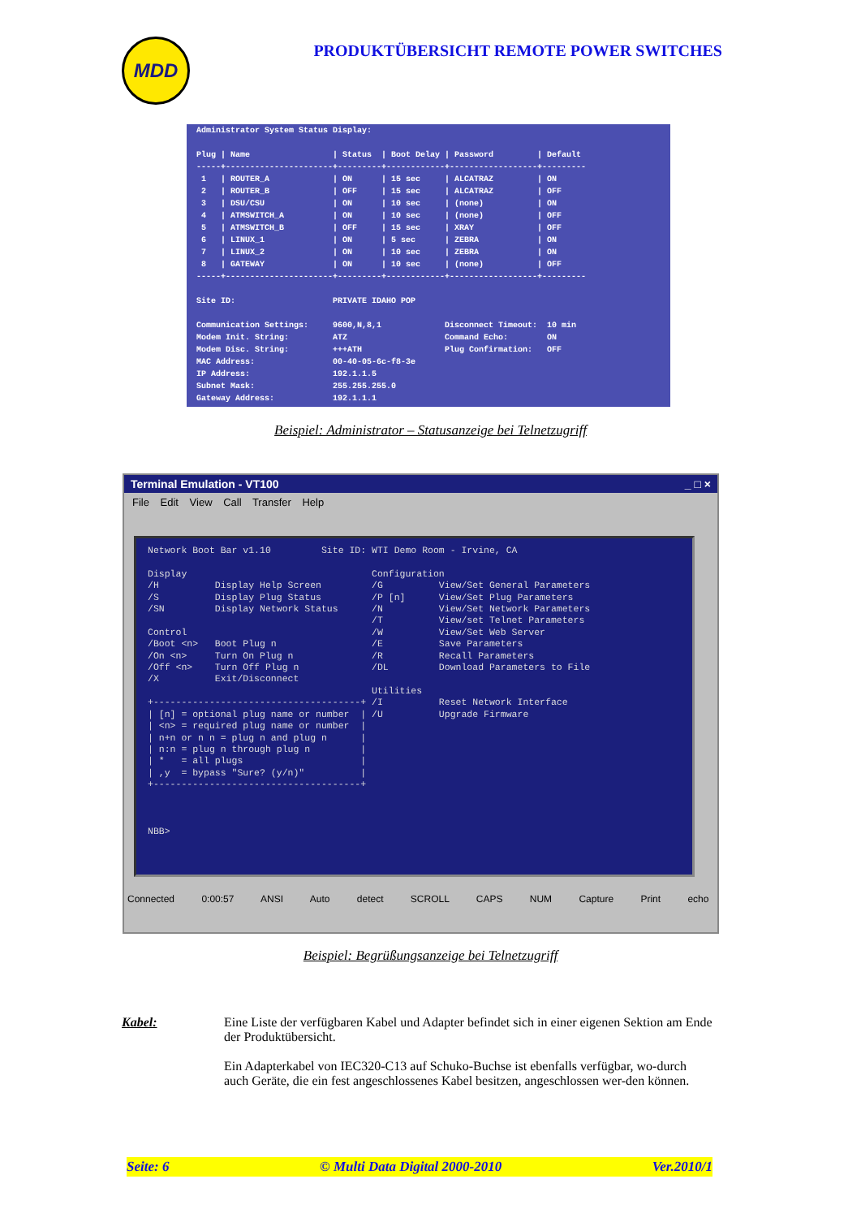MDD
PRODUKTÜBERSICHT REMOTE POWER SWITCHES
Administrator System Status Display: Plug | Name | Status | Boot Delay | Password | Default -----+----------------------+---------+------------+------------------+--------- 1 | ROUTER_A | ON | 15 sec | ALCATRAZ | ON 2 | ROUTER_B | OFF | 15 sec | ALCATRAZ | OFF 3 | DSU/CSU | ON | 10 sec | (none) | ON 4 | ATMSWITCH_A | ON | 10 sec | (none) | OFF 5 | ATMSWITCH_B | OFF | 15 sec | XRAY | OFF 6 | LINUX_1 | ON | 5 sec | ZEBRA | ON 7 | LINUX_2 | ON | 10 sec | ZEBRA | ON 8 | GATEWAY | ON | 10 sec | (none) | OFF -----+----------------------+---------+------------+------------------+--------- Site ID: PRIVATE IDAHO POP Communication Settings: 9600,N,8,1 Disconnect Timeout: 10 min Modem Init. String: ATZ Command Echo: ON Modem Disc. String: +++ATH Plug Confirmation: OFF MAC Address: 00-40-05-6c-f8-3e IP Address: 192.1.1.5 Subnet Mask: 255.255.255.0 Gateway Address: 192.1.1.1
Beispiel: Administrator – Statusanzeige bei Telnetzugriff
Terminal Emulation - VT100 _ □ ×
File Edit View Call Transfer Help
Network Boot Bar v1.10 Site ID: WTI Demo Room - Irvine, CA Display Configuration /H Display Help Screen /G View/Set General Parameters /S Display Plug Status /P [n] View/Set Plug Parameters /SN Display Network Status /N View/Set Network Parameters /T View/set Telnet Parameters Control /W View/Set Web Server /Boot <n> Boot Plug n /E Save Parameters /On <n> Turn On Plug n /R Recall Parameters /Off <n> Turn Off Plug n /DL Download Parameters to File /X Exit/Disconnect Utilities +-------------------------------------+ /I Reset Network Interface | [n] = optional plug name or number | /U Upgrade Firmware | <n> = required plug name or number | | n+n or n n = plug n and plug n | | n:n = plug n through plug n | | * = all plugs | | ,y = bypass "Sure? (y/n)" | +-------------------------------------+ NBB>
Connected 0:00:57 ANSI Auto detect SCROLL CAPS NUM Capture Print echo
Beispiel: Begrüßungsanzeige bei Telnetzugriff
Kabel: Eine Liste der verfügbaren Kabel und Adapter befindet sich in einer eigenen Sektion am Ende der Produktübersicht.
Ein Adapterkabel von IEC320-C13 auf Schuko-Buchse ist ebenfalls verfügbar, wo-durch auch Geräte, die ein fest angeschlossenes Kabel besitzen, angeschlossen wer-den können.
Seite: 6 © Multi Data Digital 2000-2010 Ver.2010/1